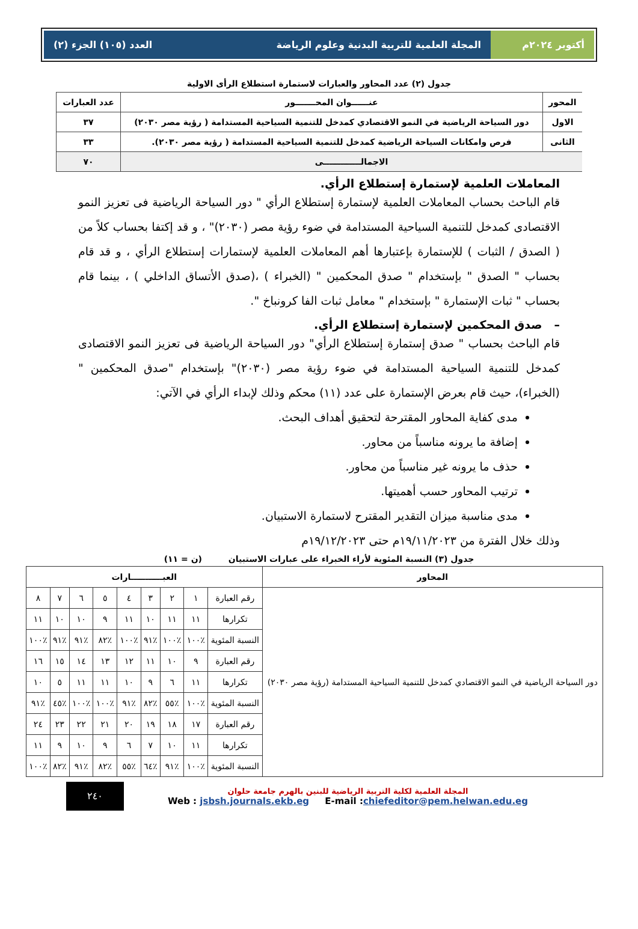أكتوبر ٢٠٢٤م المجلة العلمية للتربية البدنية وعلوم الرياضة العدد (١٠٥) الجزء (٢)
جدول (٢) عدد المحاور والعبارات لاستمارة استطلاع الرأى الاولية
| المحور | عنــــــوان المحـــــــور | عدد العبارات |
| --- | --- | --- |
| الاول | دور السياحة الرياضية في النمو الاقتصادي كمدخل للتنمية السياحية المستدامة ( رؤية مصر ٢٠٣٠) | ٣٧ |
| الثانى | فرص وامكانات السياحة الرياضية كمدخل للتنمية السياحية المستدامة ( رؤية مصر ٢٠٣٠). | ٣٣ |
| الاجمالـــــــــــــى | | ٧٠ |
المعاملات العلمية لإستمارة إستطلاع الرأي.
قام الباحث بحساب المعاملات العلمية لإستمارة إستطلاع الرأي " دور السياحة الرياضية فى تعزيز النمو الاقتصادى كمدخل للتنمية السياحية المستدامة في ضوء رؤية مصر (٢٠٣٠)" ، و قد إكتفا بحساب كلاً من ( الصدق / الثبات ) للإستمارة بإعتبارها أهم المعاملات العلمية لإستمارات إستطلاع الرأي ، و قد قام بحساب " الصدق " بإستخدام " صدق المحكمين " (الخبراء ) ،(صدق الأتساق الداخلي ) ، بينما قام بحساب " ثبات الإستمارة " بإستخدام " معامل ثبات الفا كرونباخ ".
– صدق المحكمين لإستمارة إستطلاع الرأي.
قام الباحث بحساب " صدق إستمارة إستطلاع الرأي" دور السياحة الرياضية فى تعزيز النمو الاقتصادى كمدخل للتنمية السياحية المستدامة في ضوء رؤية مصر (٢٠٣٠)" بإستخدام "صدق المحكمين "(الخبراء)، حيث قام بعرض الإستمارة على عدد (١١) محكم وذلك لإبداء الرأي في الآتي:
مدى كفاية المحاور المقترحة لتحقيق أهداف البحث.
إضافة ما يرونه مناسباً من محاور.
حذف ما يرونه غير مناسباً من محاور.
ترتيب المحاور حسب أهميتها.
مدى مناسبة ميزان التقدير المقترح لاستمارة الاستبيان.
وذلك خلال الفترة من ١٩/١١/٢٠٢٣م حتى ١٩/١٢/٢٠٢٣م
جدول (٣) النسبة المئوية لأراء الخبراء على عبارات الاستبيان (ن = ١١)
| المحاور | العبـــــــــــارات | | | | | | | | |
| --- | --- | --- | --- | --- | --- | --- | --- | --- | --- |
| دور السياحة الرياضية في النمو الاقتصادي كمدخل للتنمية السياحية المستدامة (رؤية مصر ٢٠٣٠) | رقم العبارة | ١ | ٢ | ٣ | ٤ | ٥ | ٦ | ٧ | ٨ |
| | تكرارها | ١١ | ١١ | ١٠ | ١١ | ٩ | ١٠ | ١٠ | ١١ |
| | النسبة المئوية | ٪١٠٠ | ٪١٠٠ | ٪٩١ | ٪١٠٠ | ٪٨٢ | ٪٩١ | ٪٩١ | ٪١٠٠ |
| | رقم العبارة | ٩ | ١٠ | ١١ | ١٢ | ١٣ | ١٤ | ١٥ | ١٦ |
| | تكرارها | ١١ | ٦ | ٩ | ١٠ | ١١ | ١١ | ٥ | ١٠ |
| | النسبة المئوية | ٪١٠٠ | ٪٥٥ | ٪٨٢ | ٪٩١ | ٪١٠٠ | ٪١٠٠ | ٪٤٥ | ٪٩١ |
| | رقم العبارة | ١٧ | ١٨ | ١٩ | ٢٠ | ٢١ | ٢٢ | ٢٣ | ٢٤ |
| | تكرارها | ١١ | ١٠ | ٧ | ٦ | ٩ | ١٠ | ٩ | ١١ |
| | النسبة المئوية | ٪١٠٠ | ٪٩١ | ٪٦٤ | ٪٥٥ | ٪٨٢ | ٪٩١ | ٪٨٢ | ٪١٠٠ |
المجلة العلمية لكلية التربية الرياضية للبنين بالهرم جامعة حلوان
Web : jsbsh.journals.ekb.eg E-mail :chiefeditor@pem.helwan.edu.eg
٢٤٠